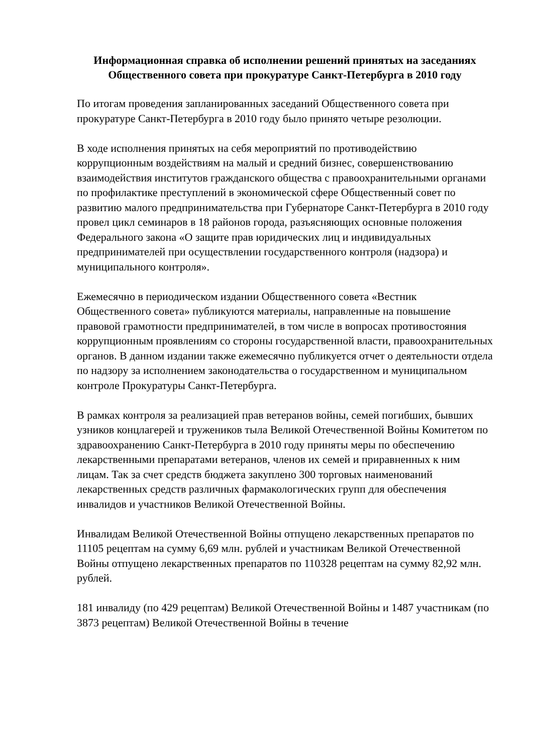Информационная справка об исполнении решений принятых на заседаниях Общественного совета при прокуратуре Санкт-Петербурга в 2010 году
По итогам проведения запланированных заседаний Общественного совета при прокуратуре Санкт-Петербурга в 2010 году было принято четыре резолюции.
В ходе исполнения принятых на себя мероприятий по противодействию коррупционным воздействиям на малый и средний бизнес, совершенствованию взаимодействия институтов гражданского общества с правоохранительными органами по профилактике преступлений в экономической сфере Общественный совет по развитию малого предпринимательства при Губернаторе Санкт-Петербурга в 2010 году провел цикл семинаров в 18 районов города, разъясняющих основные положения Федерального закона «О защите прав юридических лиц и индивидуальных предпринимателей при осуществлении государственного контроля (надзора) и муниципального контроля».
Ежемесячно в периодическом издании Общественного совета «Вестник Общественного совета» публикуются материалы, направленные на повышение правовой грамотности предпринимателей, в том числе в вопросах противостояния коррупционным проявлениям со стороны государственной власти, правоохранительных органов. В данном издании также ежемесячно публикуется отчет о деятельности отдела по надзору за исполнением законодательства о государственном и муниципальном контроле Прокуратуры Санкт-Петербурга.
В рамках контроля за реализацией прав ветеранов войны, семей погибших, бывших узников концлагерей и тружеников тыла Великой Отечественной Войны Комитетом по здравоохранению Санкт-Петербурга в 2010 году приняты меры по обеспечению лекарственными препаратами ветеранов, членов их семей и приравненных к ним лицам. Так за счет средств бюджета закуплено 300 торговых наименований лекарственных средств различных фармакологических групп для обеспечения инвалидов и участников Великой Отечественной Войны.
Инвалидам Великой Отечественной Войны отпущено лекарственных препаратов по 11105 рецептам на сумму 6,69 млн. рублей и участникам Великой Отечественной Войны отпущено лекарственных препаратов по 110328 рецептам на сумму 82,92 млн. рублей.
181 инвалиду (по 429 рецептам) Великой Отечественной Войны и 1487 участникам (по 3873 рецептам) Великой Отечественной Войны в течение